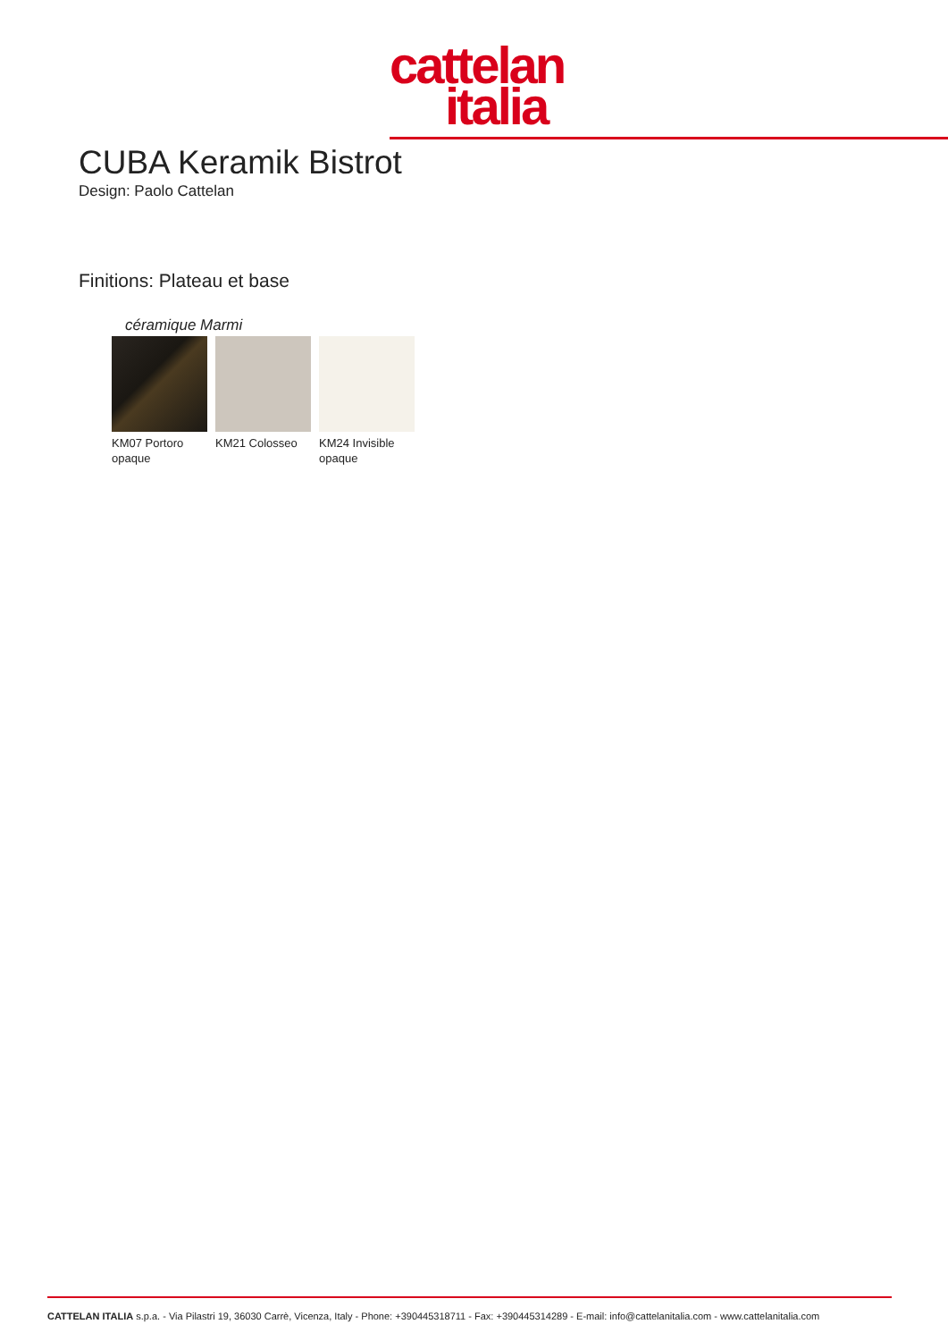cattelan
italia
CUBA Keramik Bistrot
Design: Paolo Cattelan
Finitions: Plateau et base
céramique Marmi
KM07 Portoro opaque
KM21 Colosseo KM24 Invisible opaque
CATTELAN ITALIA s.p.a. - Via Pilastri 19, 36030 Carrè, Vicenza, Italy - Phone: +390445318711 - Fax: +390445314289 - E-mail: info@cattelanitalia.com - www.cattelanitalia.com